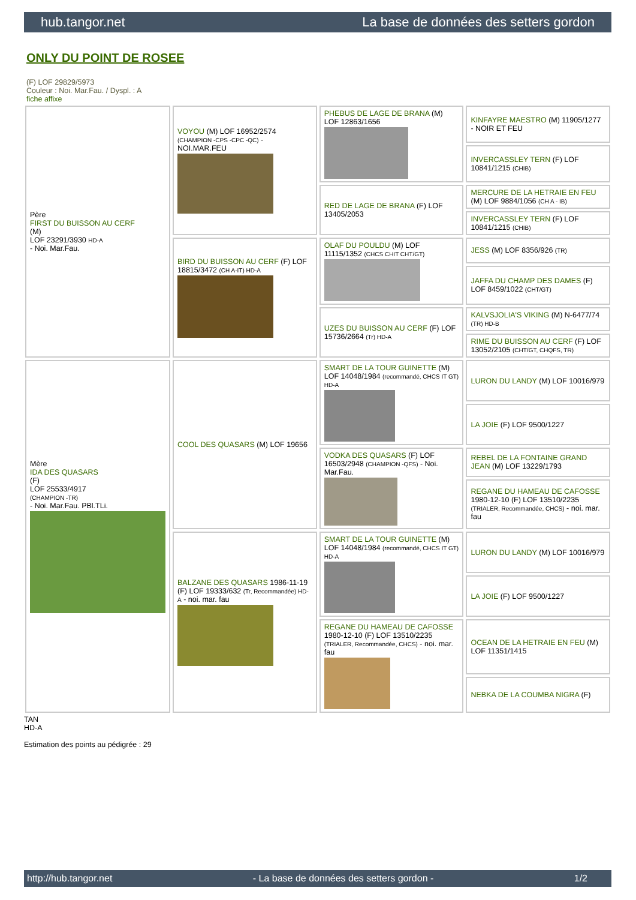hub.tangor.net La base de données des setters gordon
ONLY DU POINT DE ROSEE
(F) LOF 29829/5973
Couleur : Noi. Mar.Fau. / Dyspl. : A
fiche affixe
| Père FIRST DU BUISSON AU CERF (M) LOF 23291/3930 HD-A - Noi. Mar.Fau. | VOYOU (M) LOF 16952/2574 (CHAMPION -CPS -CPC -QC) - NOI.MAR.FEU | PHEBUS DE LAGE DE BRANA (M) LOF 12863/1656 | KINFAYRE MAESTRO (M) 11905/1277 - NOIR ET FEU |
| | | | INVERCASSLEY TERN (F) LOF 10841/1215 (CHIB) |
| | | RED DE LAGE DE BRANA (F) LOF 13405/2053 | MERCURE DE LA HETRAIE EN FEU (M) LOF 9884/1056 (CH A - IB) |
| | | | INVERCASSLEY TERN (F) LOF 10841/1215 (CHIB) |
| | BIRD DU BUISSON AU CERF (F) LOF 18815/3472 (CH A-IT) HD-A | OLAF DU POULDU (M) LOF 11115/1352 (CHCS CHIT CHT/GT) | JESS (M) LOF 8356/926 (TR) |
| | | | JAFFA DU CHAMP DES DAMES (F) LOF 8459/1022 (CHT/GT) |
| | | UZES DU BUISSON AU CERF (F) LOF 15736/2664 (Tr) HD-A | KALVSJOLIA'S VIKING (M) N-6477/74 (TR) HD-B |
| | | | RIME DU BUISSON AU CERF (F) LOF 13052/2105 (CHT/GT, CHQFS, TR) |
| Mère IDA DES QUASARS (F) LOF 25533/4917 (CHAMPION -TR) - Noi. Mar.Fau. PBl.TLi. | COOL DES QUASARS (M) LOF 19656 | SMART DE LA TOUR GUINETTE (M) LOF 14048/1984 (recommandé, CHCS IT GT) HD-A | LURON DU LANDY (M) LOF 10016/979 |
| | | | LA JOIE (F) LOF 9500/1227 |
| | | VODKA DES QUASARS (F) LOF 16503/2948 (CHAMPION -QFS) - Noi. Mar.Fau. | REBEL DE LA FONTAINE GRAND JEAN (M) LOF 13229/1793 |
| | | | REGANE DU HAMEAU DE CAFOSSE 1980-12-10 (F) LOF 13510/2235 (TRIALER, Recommandée, CHCS) - noi. mar. fau |
| | BALZANE DES QUASARS 1986-11-19 (F) LOF 19333/632 (Tr, Recommandée) HD-A - noi. mar. fau | SMART DE LA TOUR GUINETTE (M) LOF 14048/1984 (recommandé, CHCS IT GT) HD-A | LURON DU LANDY (M) LOF 10016/979 |
| | | | LA JOIE (F) LOF 9500/1227 |
| | | REGANE DU HAMEAU DE CAFOSSE 1980-12-10 (F) LOF 13510/2235 (TRIALER, Recommandée, CHCS) - noi. mar. fau | OCEAN DE LA HETRAIE EN FEU (M) LOF 11351/1415 |
| | | | NEBKA DE LA COUMBA NIGRA (F) |
TAN
HD-A
Estimation des points au pédigrée : 29
http://hub.tangor.net - La base de données des setters gordon - 1/2